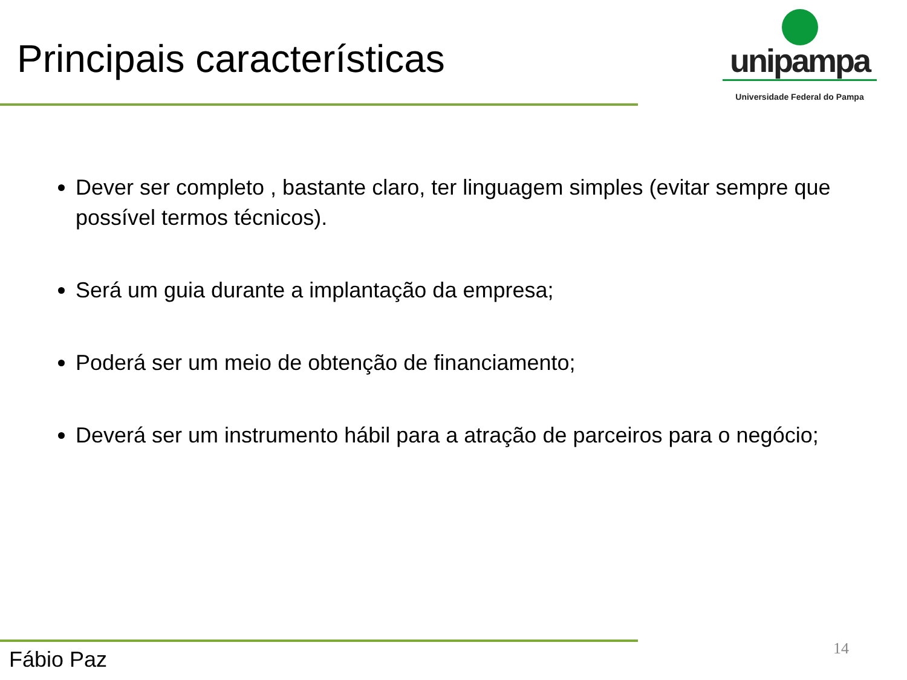Principais características
unipampa
Universidade Federal do Pampa
Dever ser completo , bastante claro, ter linguagem simples (evitar sempre que possível termos técnicos).
Será um guia durante a implantação da empresa;
Poderá ser um meio de obtenção de financiamento;
Deverá ser um instrumento hábil para a atração de parceiros para o negócio;
Fábio Paz 14